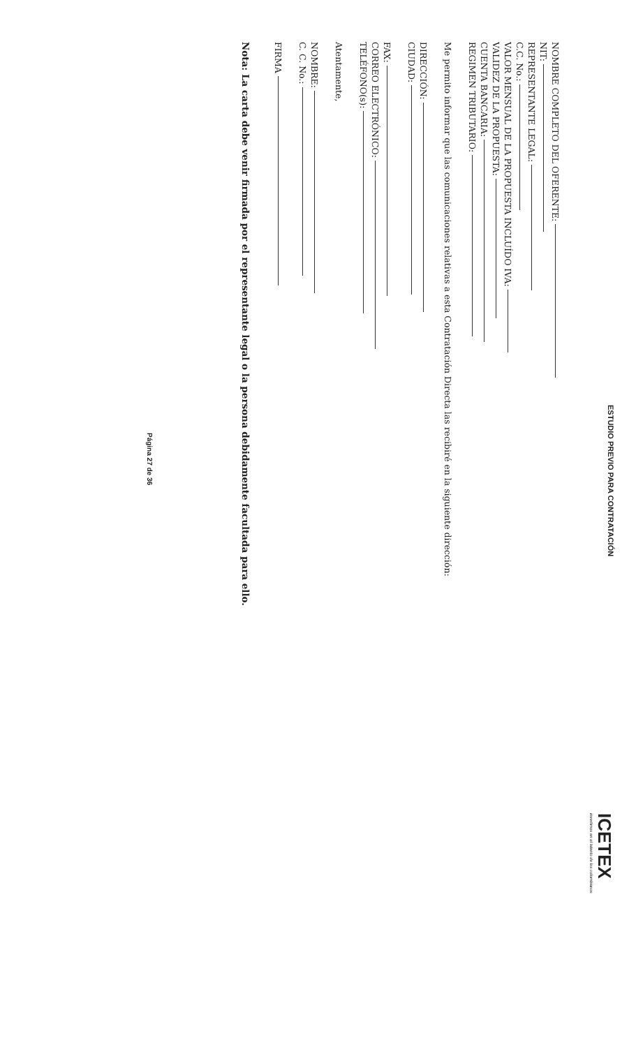ESTUDIO PREVIO PARA CONTRATACIÓN
ICETEX
invertimos en el talento de los colombianos
NOMBRE COMPLETO DEL OFERENTE:
NIT:
REPRESENTANTE LEGAL:
C.C. No.:
VALOR MENSUAL DE LA PROPUESTA INCLUÍDO IVA:
VALIDEZ DE LA PROPUESTA:
CUENTA BANCARIA:
REGIMEN TRIBUTARIO:
Me permito informar que las comunicaciones relativas a esta Contratación Directa las recibiré en la siguiente dirección:
DIRECCIÓN:
CIUDAD:
FAX:
CORREO ELECTRÓNICO:
TELÉFONO(s):
Atentamente,
NOMBRE:
C. C. No.:
FIRMA
Nota: La carta debe venir firmada por el representante legal o la persona debidamente facultada para ello.
Página 27 de 36